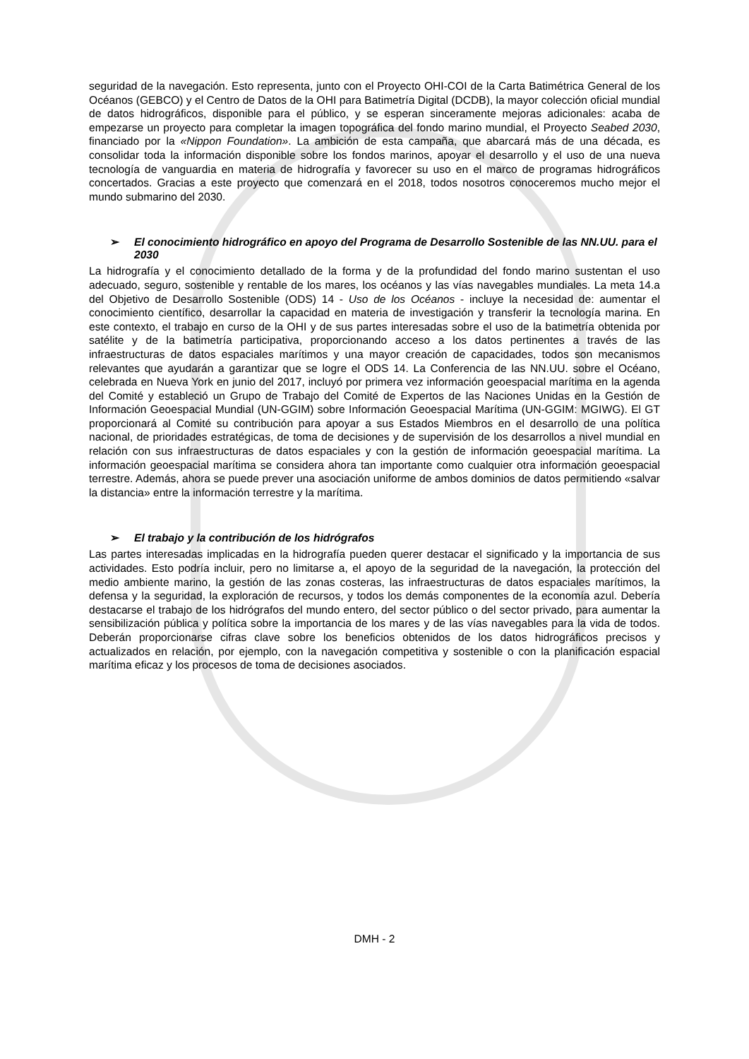seguridad de la navegación. Esto representa, junto con el Proyecto OHI-COI de la Carta Batimétrica General de los Océanos (GEBCO) y el Centro de Datos de la OHI para Batimetría Digital (DCDB), la mayor colección oficial mundial de datos hidrográficos, disponible para el público, y se esperan sinceramente mejoras adicionales: acaba de empezarse un proyecto para completar la imagen topográfica del fondo marino mundial, el Proyecto Seabed 2030, financiado por la «Nippon Foundation». La ambición de esta campaña, que abarcará más de una década, es consolidar toda la información disponible sobre los fondos marinos, apoyar el desarrollo y el uso de una nueva tecnología de vanguardia en materia de hidrografía y favorecer su uso en el marco de programas hidrográficos concertados. Gracias a este proyecto que comenzará en el 2018, todos nosotros conoceremos mucho mejor el mundo submarino del 2030.
➢ El conocimiento hidrográfico en apoyo del Programa de Desarrollo Sostenible de las NN.UU. para el 2030
La hidrografía y el conocimiento detallado de la forma y de la profundidad del fondo marino sustentan el uso adecuado, seguro, sostenible y rentable de los mares, los océanos y las vías navegables mundiales. La meta 14.a del Objetivo de Desarrollo Sostenible (ODS) 14 - Uso de los Océanos - incluye la necesidad de: aumentar el conocimiento científico, desarrollar la capacidad en materia de investigación y transferir la tecnología marina. En este contexto, el trabajo en curso de la OHI y de sus partes interesadas sobre el uso de la batimetría obtenida por satélite y de la batimetría participativa, proporcionando acceso a los datos pertinentes a través de las infraestructuras de datos espaciales marítimos y una mayor creación de capacidades, todos son mecanismos relevantes que ayudarán a garantizar que se logre el ODS 14. La Conferencia de las NN.UU. sobre el Océano, celebrada en Nueva York en junio del 2017, incluyó por primera vez información geoespacial marítima en la agenda del Comité y estableció un Grupo de Trabajo del Comité de Expertos de las Naciones Unidas en la Gestión de Información Geoespacial Mundial (UN-GGIM) sobre Información Geoespacial Marítima (UN-GGIM: MGIWG). El GT proporcionará al Comité su contribución para apoyar a sus Estados Miembros en el desarrollo de una política nacional, de prioridades estratégicas, de toma de decisiones y de supervisión de los desarrollos a nivel mundial en relación con sus infraestructuras de datos espaciales y con la gestión de información geoespacial marítima. La información geoespacial marítima se considera ahora tan importante como cualquier otra información geoespacial terrestre. Además, ahora se puede prever una asociación uniforme de ambos dominios de datos permitiendo «salvar la distancia» entre la información terrestre y la marítima.
➢ El trabajo y la contribución de los hidrógrafos
Las partes interesadas implicadas en la hidrografía pueden querer destacar el significado y la importancia de sus actividades. Esto podría incluir, pero no limitarse a, el apoyo de la seguridad de la navegación, la protección del medio ambiente marino, la gestión de las zonas costeras, las infraestructuras de datos espaciales marítimos, la defensa y la seguridad, la exploración de recursos, y todos los demás componentes de la economía azul. Debería destacarse el trabajo de los hidrógrafos del mundo entero, del sector público o del sector privado, para aumentar la sensibilización pública y política sobre la importancia de los mares y de las vías navegables para la vida de todos. Deberán proporcionarse cifras clave sobre los beneficios obtenidos de los datos hidrográficos precisos y actualizados en relación, por ejemplo, con la navegación competitiva y sostenible o con la planificación espacial marítima eficaz y los procesos de toma de decisiones asociados.
DMH - 2